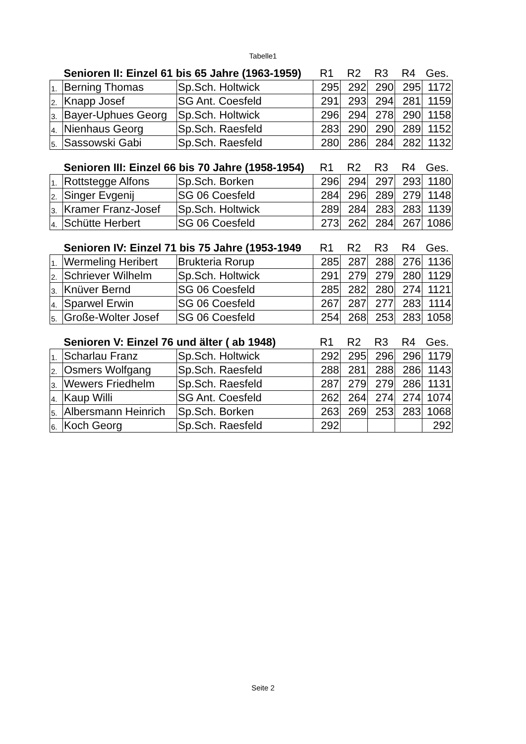Tabelle1
| | Senioren II: Einzel 61 bis 65 Jahre (1963-1959) | | R1 | R2 | R3 | R4 | Ges. |
| --- | --- | --- | --- | --- | --- | --- | --- |
| 1. | Berning Thomas | Sp.Sch. Holtwick | 295 | 292 | 290 | 295 | 1172 |
| 2. | Knapp Josef | SG Ant. Coesfeld | 291 | 293 | 294 | 281 | 1159 |
| 3. | Bayer-Uphues Georg | Sp.Sch. Holtwick | 296 | 294 | 278 | 290 | 1158 |
| 4. | Nienhaus Georg | Sp.Sch. Raesfeld | 283 | 290 | 290 | 289 | 1152 |
| 5. | Sassowski Gabi | Sp.Sch. Raesfeld | 280 | 286 | 284 | 282 | 1132 |
| | Senioren III: Einzel 66 bis 70 Jahre (1958-1954) | | R1 | R2 | R3 | R4 | Ges. |
| --- | --- | --- | --- | --- | --- | --- | --- |
| 1. | Rottstegge Alfons | Sp.Sch. Borken | 296 | 294 | 297 | 293 | 1180 |
| 2. | Singer Evgenij | SG 06 Coesfeld | 284 | 296 | 289 | 279 | 1148 |
| 3. | Kramer Franz-Josef | Sp.Sch. Holtwick | 289 | 284 | 283 | 283 | 1139 |
| 4. | Schütte Herbert | SG 06 Coesfeld | 273 | 262 | 284 | 267 | 1086 |
| | Senioren IV: Einzel 71 bis 75 Jahre (1953-1949 | | R1 | R2 | R3 | R4 | Ges. |
| --- | --- | --- | --- | --- | --- | --- | --- |
| 1. | Wermeling Heribert | Brukteria Rorup | 285 | 287 | 288 | 276 | 1136 |
| 2. | Schriever Wilhelm | Sp.Sch. Holtwick | 291 | 279 | 279 | 280 | 1129 |
| 3. | Knüver Bernd | SG 06 Coesfeld | 285 | 282 | 280 | 274 | 1121 |
| 4. | Sparwel Erwin | SG 06 Coesfeld | 267 | 287 | 277 | 283 | 1114 |
| 5. | Große-Wolter Josef | SG 06 Coesfeld | 254 | 268 | 253 | 283 | 1058 |
| | Senioren V: Einzel 76 und älter ( ab 1948) | | R1 | R2 | R3 | R4 | Ges. |
| --- | --- | --- | --- | --- | --- | --- | --- |
| 1. | Scharlau Franz | Sp.Sch. Holtwick | 292 | 295 | 296 | 296 | 1179 |
| 2. | Osmers Wolfgang | Sp.Sch. Raesfeld | 288 | 281 | 288 | 286 | 1143 |
| 3. | Wewers Friedhelm | Sp.Sch. Raesfeld | 287 | 279 | 279 | 286 | 1131 |
| 4. | Kaup Willi | SG Ant. Coesfeld | 262 | 264 | 274 | 274 | 1074 |
| 5. | Albersmann Heinrich | Sp.Sch. Borken | 263 | 269 | 253 | 283 | 1068 |
| 6. | Koch Georg | Sp.Sch. Raesfeld | 292 | | | | 292 |
Seite 2